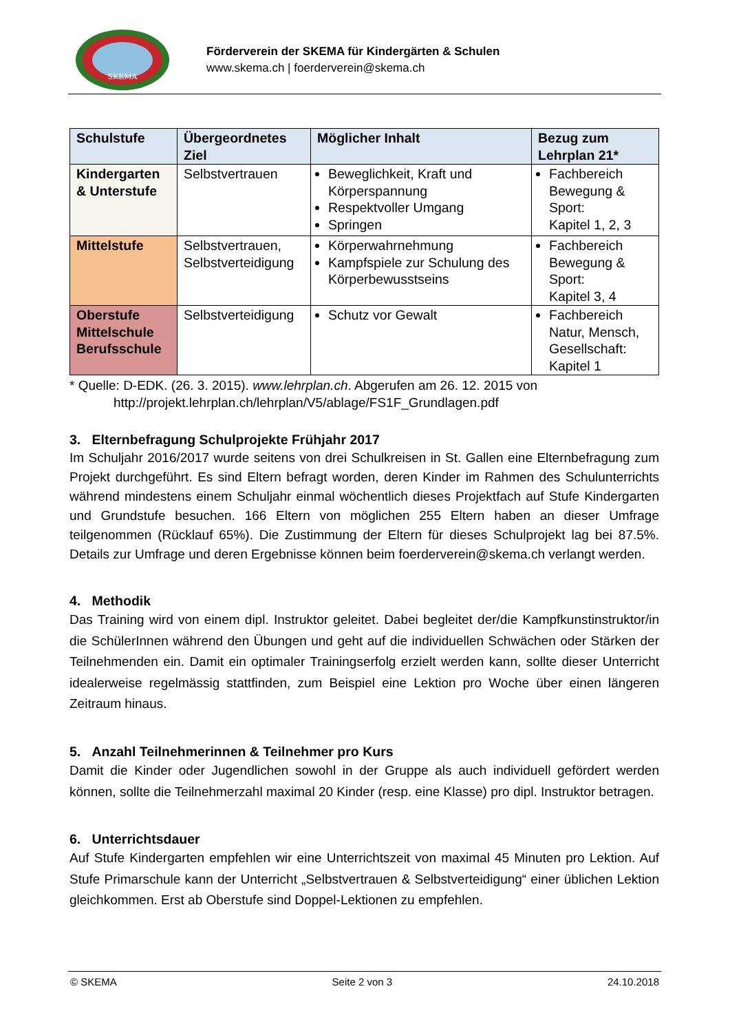SKEMA
Förderverein der SKEMA für Kindergärten & Schulen
www.skema.ch | foerderverein@skema.ch
| Schulstufe | Übergeordnetes Ziel | Möglicher Inhalt | Bezug zum Lehrplan 21* |
| --- | --- | --- | --- |
| Kindergarten & Unterstufe | Selbstvertrauen | Beweglichkeit, Kraft und Körperspannung Respektvoller Umgang Springen | Fachbereich Bewegung & Sport: Kapitel 1, 2, 3 |
| Mittelstufe | Selbstvertrauen, Selbstverteidigung | Körperwahrnehmung Kampfspiele zur Schulung des Körperbewusstseins | Fachbereich Bewegung & Sport: Kapitel 3, 4 |
| Oberstufe Mittelschule Berufsschule | Selbstverteidigung | Schutz vor Gewalt | Fachbereich Natur, Mensch, Gesellschaft: Kapitel 1 |
* Quelle: D-EDK. (26. 3. 2015). www.lehrplan.ch. Abgerufen am 26. 12. 2015 von
http://projekt.lehrplan.ch/lehrplan/V5/ablage/FS1F_Grundlagen.pdf
3. Elternbefragung Schulprojekte Frühjahr 2017
Im Schuljahr 2016/2017 wurde seitens von drei Schulkreisen in St. Gallen eine Elternbefragung zum Projekt durchgeführt. Es sind Eltern befragt worden, deren Kinder im Rahmen des Schulunterrichts während mindestens einem Schuljahr einmal wöchentlich dieses Projektfach auf Stufe Kindergarten und Grundstufe besuchen. 166 Eltern von möglichen 255 Eltern haben an dieser Umfrage teilgenommen (Rücklauf 65%). Die Zustimmung der Eltern für dieses Schulprojekt lag bei 87.5%. Details zur Umfrage und deren Ergebnisse können beim foerderverein@skema.ch verlangt werden.
4. Methodik
Das Training wird von einem dipl. Instruktor geleitet. Dabei begleitet der/die Kampfkunstinstruktor/in die SchülerInnen während den Übungen und geht auf die individuellen Schwächen oder Stärken der Teilnehmenden ein. Damit ein optimaler Trainingserfolg erzielt werden kann, sollte dieser Unterricht idealerweise regelmässig stattfinden, zum Beispiel eine Lektion pro Woche über einen längeren Zeitraum hinaus.
5. Anzahl Teilnehmerinnen & Teilnehmer pro Kurs
Damit die Kinder oder Jugendlichen sowohl in der Gruppe als auch individuell gefördert werden können, sollte die Teilnehmerzahl maximal 20 Kinder (resp. eine Klasse) pro dipl. Instruktor betragen.
6. Unterrichtsdauer
Auf Stufe Kindergarten empfehlen wir eine Unterrichtszeit von maximal 45 Minuten pro Lektion. Auf Stufe Primarschule kann der Unterricht „Selbstvertrauen & Selbstverteidigung“ einer üblichen Lektion gleichkommen. Erst ab Oberstufe sind Doppel-Lektionen zu empfehlen.
© SKEMA Seite 2 von 3 24.10.2018